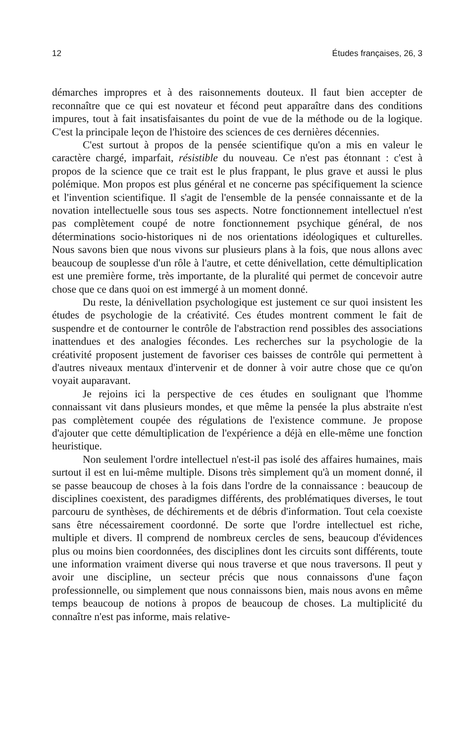12 Études françaises, 26, 3
démarches impropres et à des raisonnements douteux. Il faut bien accepter de reconnaître que ce qui est novateur et fécond peut apparaître dans des conditions impures, tout à fait insatisfaisantes du point de vue de la méthode ou de la logique. C'est la principale leçon de l'histoire des sciences de ces dernières décennies.
C'est surtout à propos de la pensée scientifique qu'on a mis en valeur le caractère chargé, imparfait, résistible du nouveau. Ce n'est pas étonnant : c'est à propos de la science que ce trait est le plus frappant, le plus grave et aussi le plus polémique. Mon propos est plus général et ne concerne pas spécifiquement la science et l'invention scientifique. Il s'agit de l'ensemble de la pensée connaissante et de la novation intellectuelle sous tous ses aspects. Notre fonctionnement intellectuel n'est pas complètement coupé de notre fonctionnement psychique général, de nos déterminations socio-historiques ni de nos orientations idéologiques et culturelles. Nous savons bien que nous vivons sur plusieurs plans à la fois, que nous allons avec beaucoup de souplesse d'un rôle à l'autre, et cette dénivellation, cette démultiplication est une première forme, très importante, de la pluralité qui permet de concevoir autre chose que ce dans quoi on est immergé à un moment donné.
Du reste, la dénivellation psychologique est justement ce sur quoi insistent les études de psychologie de la créativité. Ces études montrent comment le fait de suspendre et de contourner le contrôle de l'abstraction rend possibles des associations inattendues et des analogies fécondes. Les recherches sur la psychologie de la créativité proposent justement de favoriser ces baisses de contrôle qui permettent à d'autres niveaux mentaux d'intervenir et de donner à voir autre chose que ce qu'on voyait auparavant.
Je rejoins ici la perspective de ces études en soulignant que l'homme connaissant vit dans plusieurs mondes, et que même la pensée la plus abstraite n'est pas complètement coupée des régulations de l'existence commune. Je propose d'ajouter que cette démultiplication de l'expérience a déjà en elle-même une fonction heuristique.
Non seulement l'ordre intellectuel n'est-il pas isolé des affaires humaines, mais surtout il est en lui-même multiple. Disons très simplement qu'à un moment donné, il se passe beaucoup de choses à la fois dans l'ordre de la connaissance : beaucoup de disciplines coexistent, des paradigmes différents, des problématiques diverses, le tout parcouru de synthèses, de déchirements et de débris d'information. Tout cela coexiste sans être nécessairement coordonné. De sorte que l'ordre intellectuel est riche, multiple et divers. Il comprend de nombreux cercles de sens, beaucoup d'évidences plus ou moins bien coordonnées, des disciplines dont les circuits sont différents, toute une information vraiment diverse qui nous traverse et que nous traversons. Il peut y avoir une discipline, un secteur précis que nous connaissons d'une façon professionnelle, ou simplement que nous connaissons bien, mais nous avons en même temps beaucoup de notions à propos de beaucoup de choses. La multiplicité du connaître n'est pas informe, mais relative-